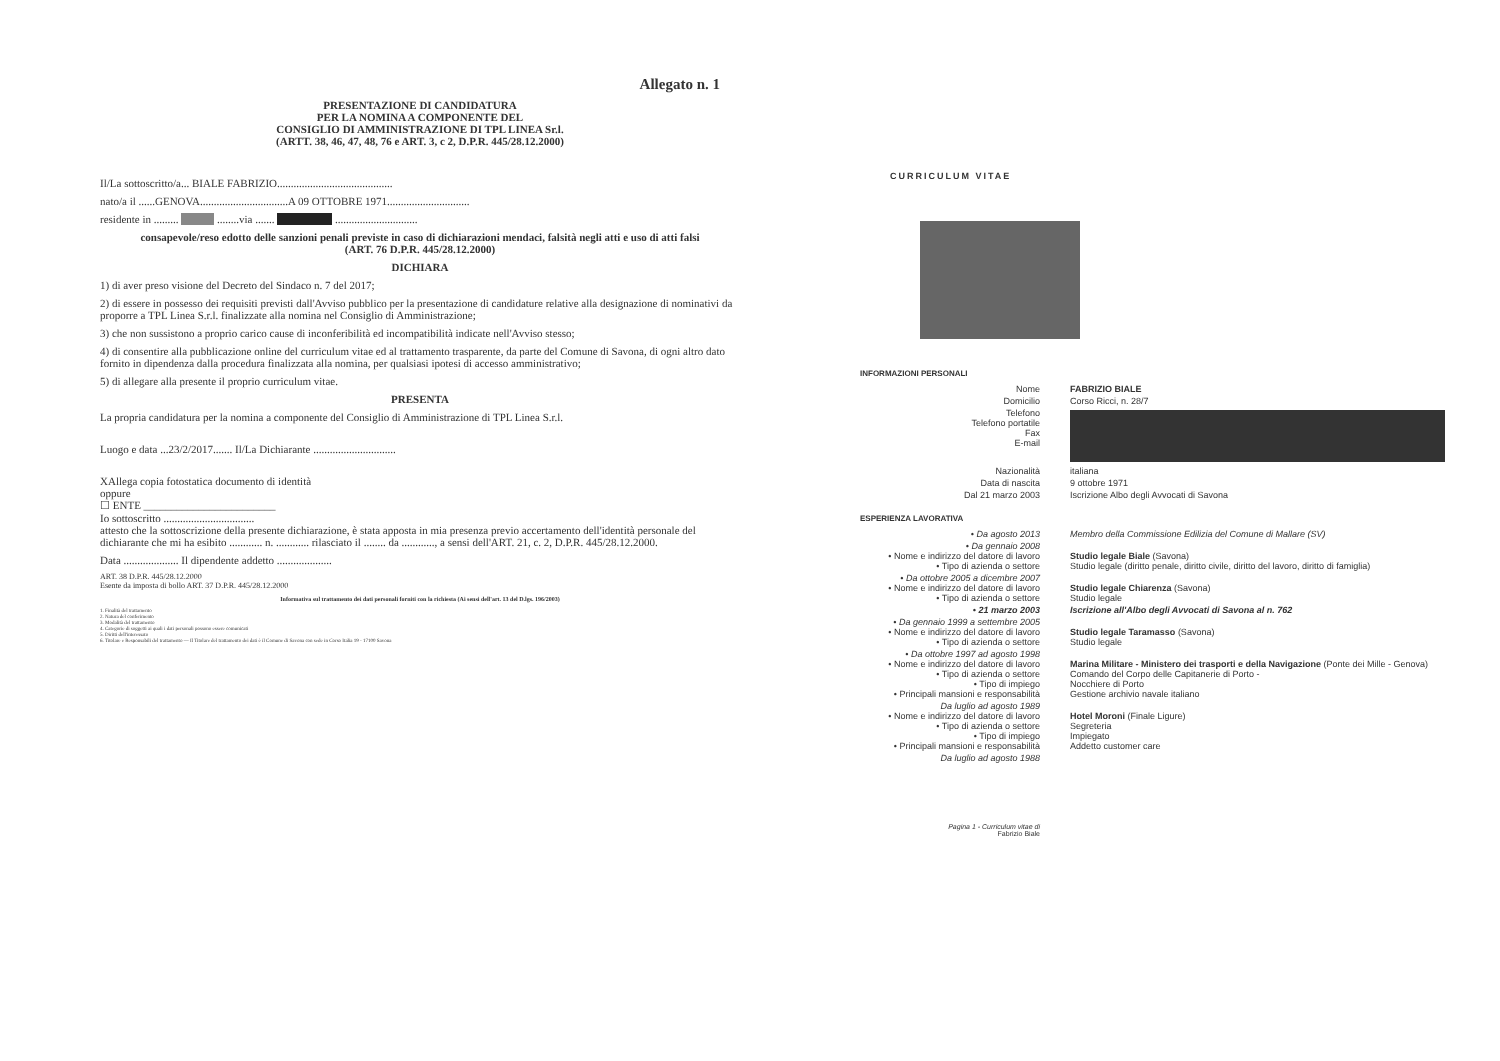Allegato n. 1
PRESENTAZIONE DI CANDIDATURA
PER LA NOMINA A COMPONENTE DEL
CONSIGLIO DI AMMINISTRAZIONE DI TPL LINEA Sr.l.
(ARTT. 38, 46, 47, 48, 76 e ART. 3, c 2, D.P.R. 445/28.12.2000)
Il/La sottoscritto/a... BIALE FABRIZIO..........................................
nato/a il ......GENOVA................................A 09 OTTOBRE 1971..............................
residente in ......... ........via ....... ..............................
consapevole/reso edotto delle sanzioni penali previste in caso di dichiarazioni mendaci, falsità negli atti e uso di atti falsi
(ART. 76 D.P.R. 445/28.12.2000)
DICHIARA
1) di aver preso visione del Decreto del Sindaco n. 7 del 2017;
2) di essere in possesso dei requisiti previsti dall'Avviso pubblico per la presentazione di candidature relative alla designazione di nominativi da proporre a TPL Linea S.r.l. finalizzate alla nomina nel Consiglio di Amministrazione;
3) che non sussistono a proprio carico cause di inconferibilità ed incompatibilità indicate nell'Avviso stesso;
4) di consentire alla pubblicazione online del curriculum vitae ed al trattamento trasparente, da parte del Comune di Savona, di ogni altro dato fornito in dipendenza dalla procedura finalizzata alla nomina, per qualsiasi ipotesi di accesso amministrativo;
5) di allegare alla presente il proprio curriculum vitae.
PRESENTA
La propria candidatura per la nomina a componente del Consiglio di Amministrazione di TPL Linea S.r.l.
Luogo e data ...23/2/2017....... Il/La Dichiarante ..............................
XAllega copia fotostatica documento di identità
oppure
☐ ENTE ________________________
Io sottoscritto .................................
attesto che la sottoscrizione della presente dichiarazione, è stata apposta in mia presenza previo accertamento dell'identità personale del dichiarante che mi ha esibito ............ n. ............ rilasciato il ........ da ............, a sensi dell'ART. 21, c. 2, D.P.R. 445/28.12.2000.
Data .................... Il dipendente addetto ....................
ART. 38 D.P.R. 445/28.12.2000
Esente da imposta di bollo ART. 37 D.P.R. 445/28.12.2000
Informativa sul trattamento dei dati personali forniti con la richiesta (Ai sensi dell'art. 13 del D.lgs. 196/2003)
1. Finalità del trattamento
2. Natura del conferimento
3. Modalità del trattamento
4. Categorie di soggetti ai quali i dati personali possono essere comunicati
5. Diritti dell'interessato
6. Titolare e Responsabili del trattamento — Il Titolare del trattamento dei dati è il Comune di Savona con sede in Corso Italia 19 - 17100 Savona
CURRICULUM VITAE
INFORMAZIONI PERSONALI
Nome FABRIZIO BIALE
Domicilio Corso Ricci, n. 28/7
Telefono
Telefono portatile
Fax
E-mail
Nazionalità italiana
Data di nascita 9 ottobre 1971
Dal 21 marzo 2003 Iscrizione Albo degli Avvocati di Savona
ESPERIENZA LAVORATIVA
• Da agosto 2013 Membro della Commissione Edilizia del Comune di Mallare (SV)
• Da gennaio 2008
• Nome e indirizzo del datore di lavoro
• Tipo di azienda o settore
Studio legale Biale (Savona)
Studio legale (diritto penale, diritto civile, diritto del lavoro, diritto di famiglia)
• Da ottobre 2005 a dicembre 2007
• Nome e indirizzo del datore di lavoro
• Tipo di azienda o settore
Studio legale Chiarenza (Savona)
Studio legale
• 21 marzo 2003 Iscrizione all'Albo degli Avvocati di Savona al n. 762
• Da gennaio 1999 a settembre 2005
• Nome e indirizzo del datore di lavoro
• Tipo di azienda o settore
Studio legale Taramasso (Savona)
Studio legale
• Da ottobre 1997 ad agosto 1998
• Nome e indirizzo del datore di lavoro
• Tipo di azienda o settore
• Tipo di impiego
• Principali mansioni e responsabilità
Marina Militare - Ministero dei trasporti e della Navigazione (Ponte dei Mille - Genova)
Comando del Corpo delle Capitanerie di Porto -
Nocchiere di Porto
Gestione archivio navale italiano
Da luglio ad agosto 1989
• Nome e indirizzo del datore di lavoro
• Tipo di azienda o settore
• Tipo di impiego
• Principali mansioni e responsabilità
Hotel Moroni (Finale Ligure)
Segreteria
Impiegato
Addetto customer care
Da luglio ad agosto 1988
Pagina 1 - Curriculum vitae di
Fabrizio Biale